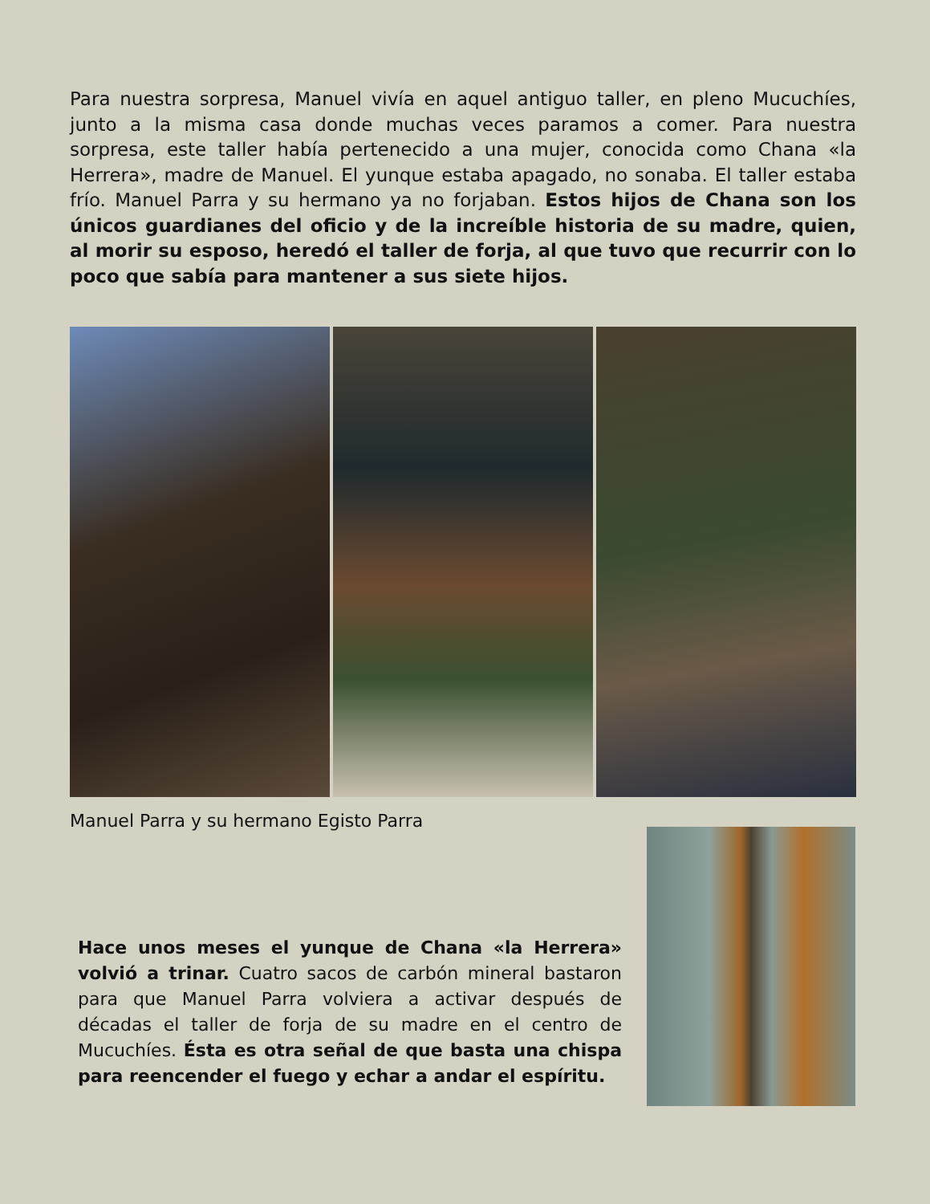Para nuestra sorpresa, Manuel vivía en aquel antiguo taller, en pleno Mucu­chíes, junto a la misma casa donde muchas veces paramos a comer. Para nues­tra sorpresa, este taller había pertenecido a una mujer, conocida como Chana «la Herrera», madre de Manuel. El yunque estaba apagado, no sonaba. El taller estaba frío. Manuel Parra y su hermano ya no forjaban. Estos hijos de Chana son los únicos guardianes del oficio y de la increíble historia de su madre, quien, al morir su esposo, heredó el taller de forja, al que tuvo que recurrir con lo poco que sabía para mantener a sus siete hijos.
Manuel Parra y su hermano Egisto Parra
Hace unos meses el yunque de Chana «la Herrera» volvió a trinar. Cuatro sacos de carbón mineral basta­ron para que Manuel Parra volviera a activar después de décadas el taller de forja de su madre en el centro de Mucuchíes. Ésta es otra señal de que basta una chispa para reencender el fuego y echar a andar el espíritu.